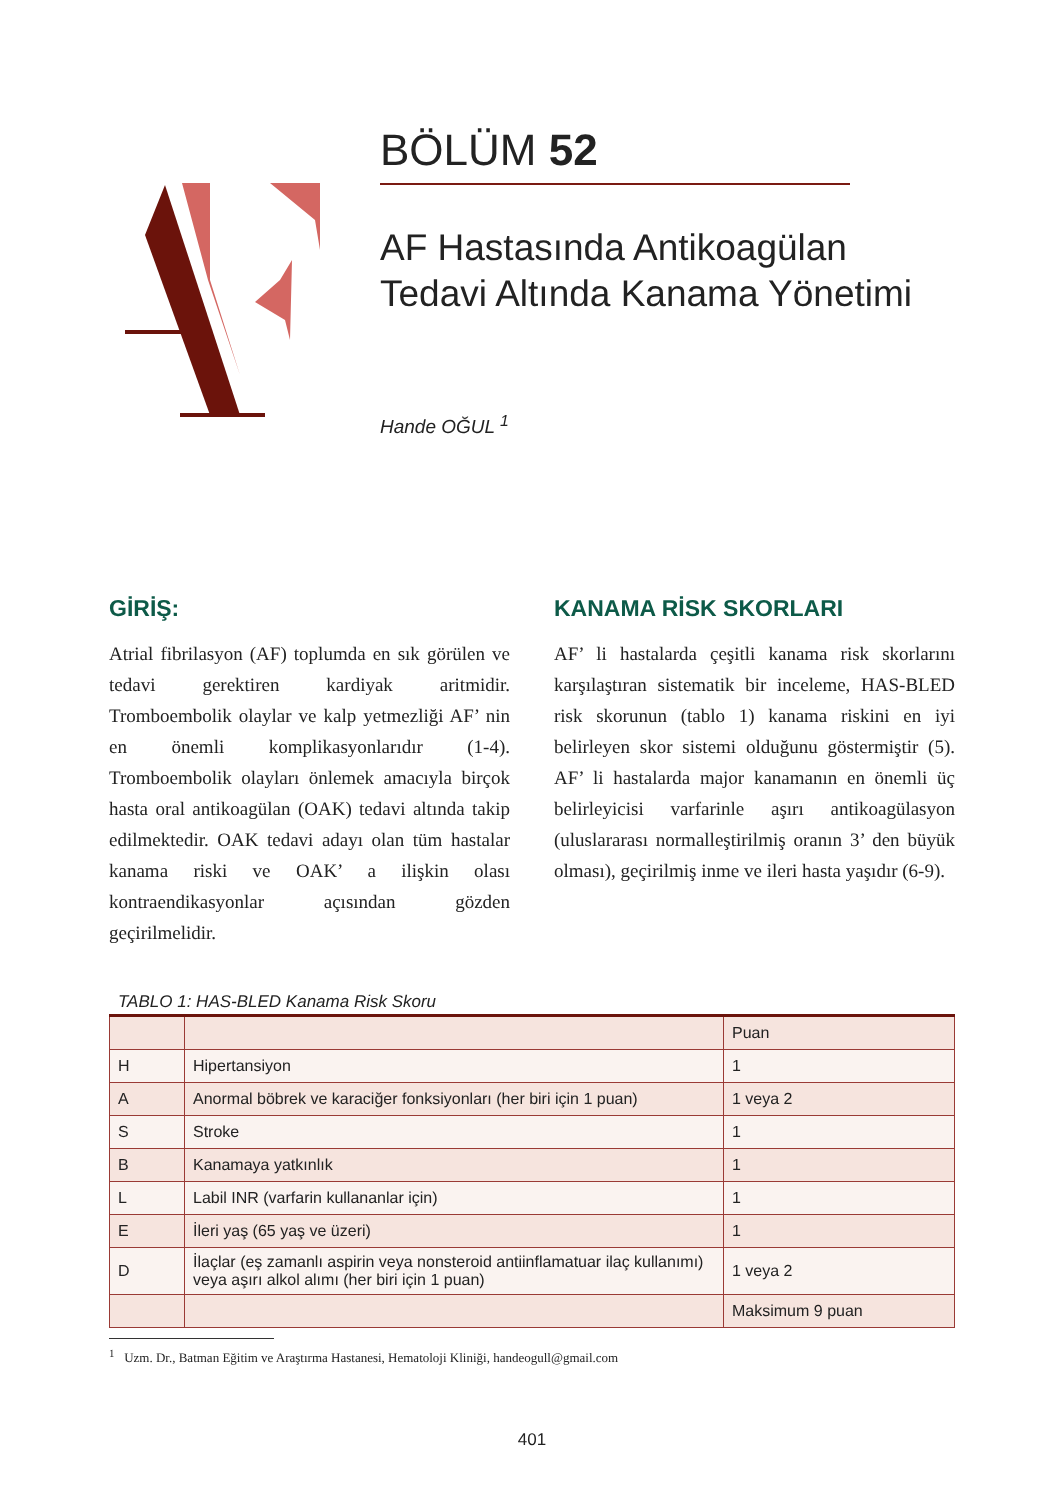BÖLÜM 52
AF Hastasında Antikoagülan
Tedavi Altında Kanama Yönetimi
Hande OĞUL <sup>1</sup>
GİRİŞ:
Atrial fibrilasyon (AF) toplumda en sık görülen ve tedavi gerektiren kardiyak aritmidir. Tromboembolik olaylar ve kalp yetmezliği AF’ nin en önemli komplikasyonlarıdır (1-4). Tromboembolik olayları önlemek amacıyla birçok hasta oral antikoagülan (OAK) tedavi altında takip edilmektedir. OAK tedavi adayı olan tüm hastalar kanama riski ve OAK’ a ilişkin olası kontraendikasyonlar açısından gözden geçirilmelidir.
KANAMA RİSK SKORLARI
AF’ li hastalarda çeşitli kanama risk skorlarını karşılaştıran sistematik bir inceleme, HAS-BLED risk skorunun (tablo 1) kanama riskini en iyi belirleyen skor sistemi olduğunu göstermiştir (5). AF’ li hastalarda major kanamanın en önemli üç belirleyicisi varfarinle aşırı antikoagülasyon (uluslararası normalleştirilmiş oranın 3’ den büyük olması), geçirilmiş inme ve ileri hasta yaşıdır (6-9).
TABLO 1: HAS-BLED Kanama Risk Skoru
| | | Puan |
| H | Hipertansiyon | 1 |
| A | Anormal böbrek ve karaciğer fonksiyonları (her biri için 1 puan) | 1 veya 2 |
| S | Stroke | 1 |
| B | Kanamaya yatkınlık | 1 |
| L | Labil INR (varfarin kullananlar için) | 1 |
| E | İleri yaş (65 yaş ve üzeri) | 1 |
| D | İlaçlar (eş zamanlı aspirin veya nonsteroid antiinflamatuar ilaç kullanımı) veya aşırı alkol alımı (her biri için 1 puan) | 1 veya 2 |
| | | Maksimum 9 puan |
<sup>1</sup> Uzm. Dr., Batman Eğitim ve Araştırma Hastanesi, Hematoloji Kliniği, handeogull@gmail.com
401